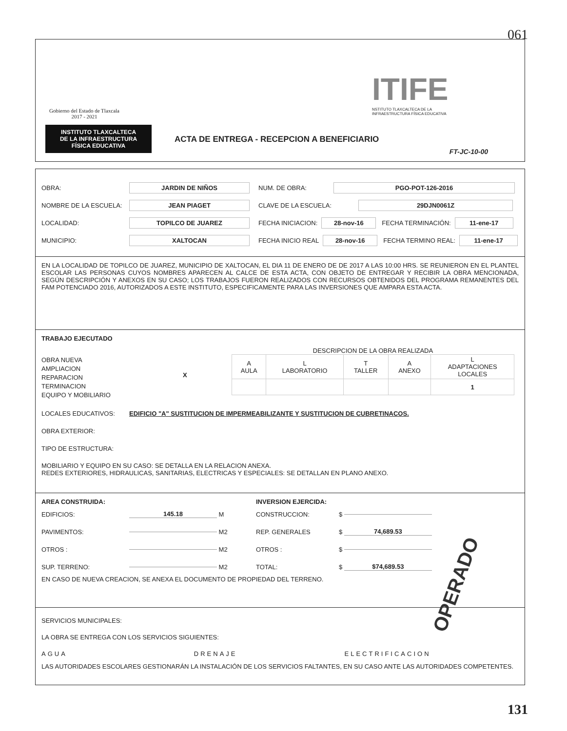061
Gobierno del Estado de Tlaxcala
2017 - 2021
INSTITUTO TLAXCALTECA
DE LA INFRAESTRUCTURA
FÍSICA EDUCATIVA
ITIFE
NSTITUTO TLAXCALTECA DE LA
INFRAESTRUCTURA FÍSICA EDUCATIVA
ACTA DE ENTREGA - RECEPCION A BENEFICIARIO
FT-JC-10-00
OBRA: JARDIN DE NIÑOS NUM. DE OBRA: PGO-POT-126-2016
NOMBRE DE LA ESCUELA: JEAN PIAGET CLAVE DE LA ESCUELA: 29DJN0061Z
LOCALIDAD: TOPILCO DE JUAREZ FECHA INICIACION: 28-nov-16 FECHA TERMINACIÓN: 11-ene-17
MUNICIPIO: XALTOCAN FECHA INICIO REAL 28-nov-16 FECHA TERMINO REAL: 11-ene-17
EN LA LOCALIDAD DE TOPILCO DE JUAREZ, MUNICIPIO DE XALTOCAN, EL DIA 11 DE ENERO DE DE 2017 A LAS 10:00 HRS. SE REUNIERON EN EL PLANTEL ESCOLAR LAS PERSONAS CUYOS NOMBRES APARECEN AL CALCE DE ESTA ACTA, CON OBJETO DE ENTREGAR Y RECIBIR LA OBRA MENCIONADA, SEGÚN DESCRIPCIÓN Y ANEXOS EN SU CASO; LOS TRABAJOS FUERON REALIZADOS CON RECURSOS OBTENIDOS DEL PROGRAMA REMANENTES DEL FAM POTENCIADO 2016, AUTORIZADOS A ESTE INSTITUTO, ESPECIFICAMENTE PARA LAS INVERSIONES QUE AMPARA ESTA ACTA.
TRABAJO EJECUTADO
OBRA NUEVA
AMPLIACION
REPARACION
TERMINACION
EQUIPO Y MOBILIARIO
X
DESCRIPCION DE LA OBRA REALIZADA
| A AULA | L LABORATORIO | T TALLER | A ANEXO | L ADAPTACIONES LOCALES |
| --- | --- | --- | --- | --- |
| | | | | 1 |
LOCALES EDUCATIVOS: EDIFICIO "A" SUSTITUCION DE IMPERMEABILIZANTE Y SUSTITUCION DE CUBRETINACOS.
OBRA EXTERIOR:
TIPO DE ESTRUCTURA:
MOBILIARIO Y EQUIPO EN SU CASO: SE DETALLA EN LA RELACION ANEXA.
REDES EXTERIORES, HIDRAULICAS, SANITARIAS, ELECTRICAS Y ESPECIALES: SE DETALLAN EN PLANO ANEXO.
AREA CONSTRUIDA:
EDIFICIOS: 145.18 M
PAVIMENTOS: M2
OTROS : M2
SUP. TERRENO: M2
EN CASO DE NUEVA CREACION, SE ANEXA EL DOCUMENTO DE PROPIEDAD DEL TERRENO.
INVERSION EJERCIDA:
CONSTRUCCION: $
REP. GENERALES $ 74,689.53
OTROS : $
TOTAL: $ $74,689.53
OPERADO
SERVICIOS MUNICIPALES:
LA OBRA SE ENTREGA CON LOS SERVICIOS SIGUIENTES:
AGUA DRENAJE ELECTRIFICACION
LAS AUTORIDADES ESCOLARES GESTIONARÁN LA INSTALACIÓN DE LOS SERVICIOS FALTANTES, EN SU CASO ANTE LAS AUTORIDADES COMPETENTES.
131